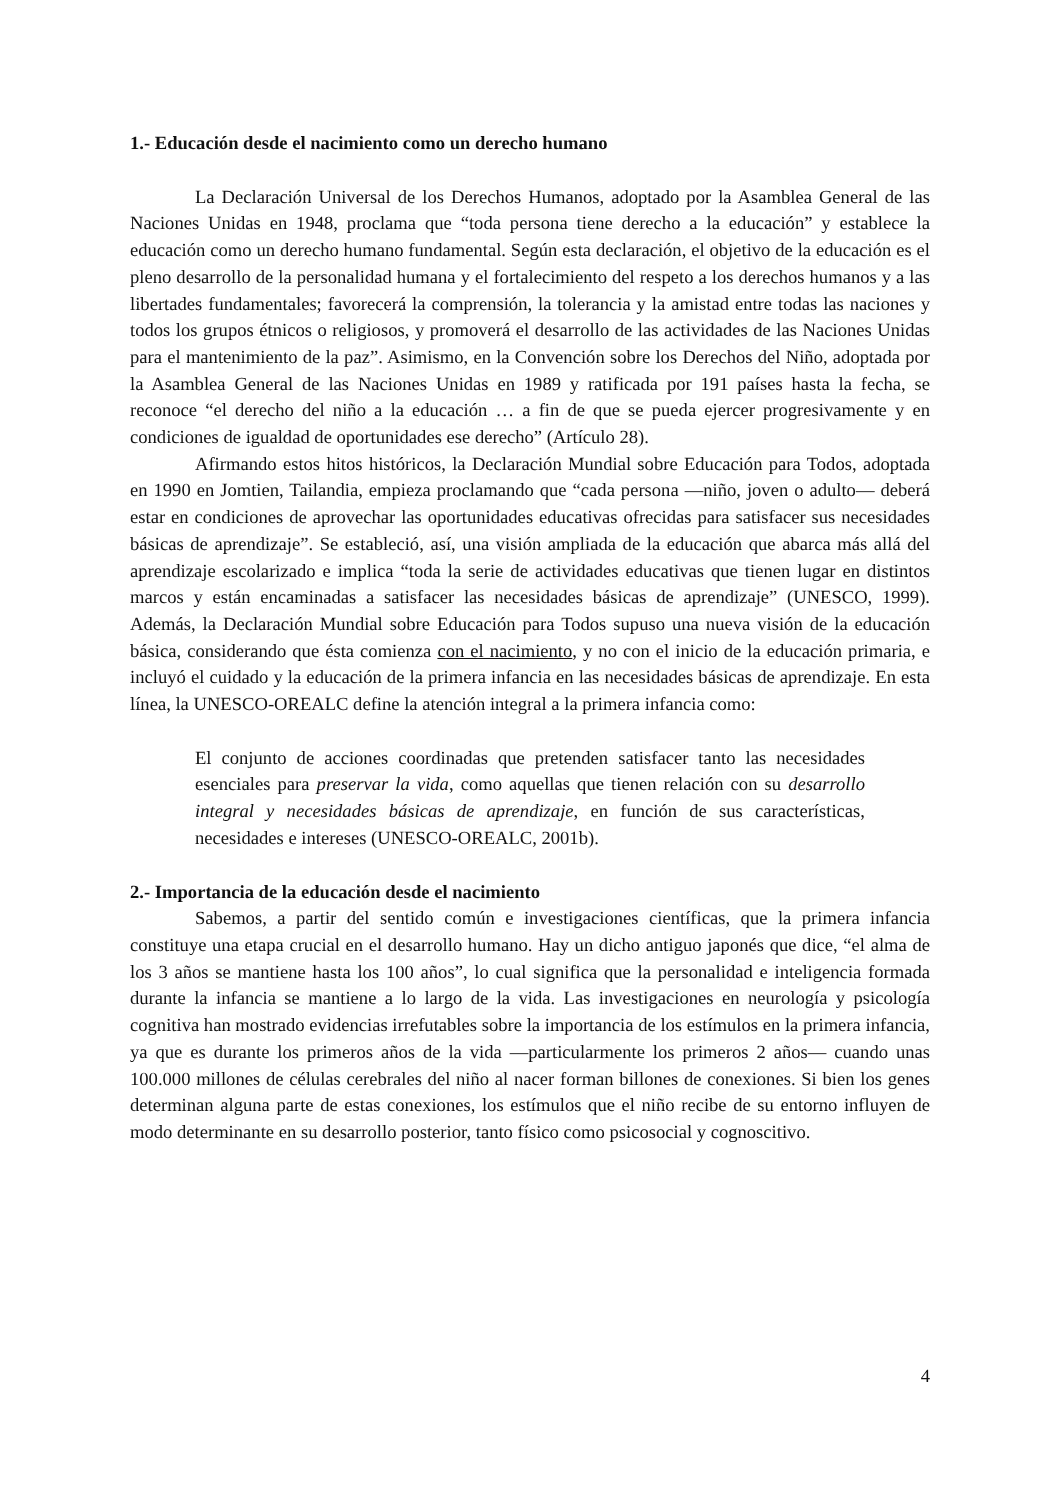1.- Educación desde el nacimiento como un derecho humano
La Declaración Universal de los Derechos Humanos, adoptado por la Asamblea General de las Naciones Unidas en 1948, proclama que “toda persona tiene derecho a la educación” y establece la educación como un derecho humano fundamental. Según esta declaración, el objetivo de la educación es el pleno desarrollo de la personalidad humana y el fortalecimiento del respeto a los derechos humanos y a las libertades fundamentales; favorecerá la comprensión, la tolerancia y la amistad entre todas las naciones y todos los grupos étnicos o religiosos, y promoverá el desarrollo de las actividades de las Naciones Unidas para el mantenimiento de la paz”. Asimismo, en la Convención sobre los Derechos del Niño, adoptada por la Asamblea General de las Naciones Unidas en 1989 y ratificada por 191 países hasta la fecha, se reconoce “el derecho del niño a la educación … a fin de que se pueda ejercer progresivamente y en condiciones de igualdad de oportunidades ese derecho” (Artículo 28).
Afirmando estos hitos históricos, la Declaración Mundial sobre Educación para Todos, adoptada en 1990 en Jomtien, Tailandia, empieza proclamando que “cada persona —niño, joven o adulto— deberá estar en condiciones de aprovechar las oportunidades educativas ofrecidas para satisfacer sus necesidades básicas de aprendizaje”. Se estableció, así, una visión ampliada de la educación que abarca más allá del aprendizaje escolarizado e implica “toda la serie de actividades educativas que tienen lugar en distintos marcos y están encaminadas a satisfacer las necesidades básicas de aprendizaje” (UNESCO, 1999). Además, la Declaración Mundial sobre Educación para Todos supuso una nueva visión de la educación básica, considerando que ésta comienza con el nacimiento, y no con el inicio de la educación primaria, e incluyó el cuidado y la educación de la primera infancia en las necesidades básicas de aprendizaje. En esta línea, la UNESCO-OREALC define la atención integral a la primera infancia como:
El conjunto de acciones coordinadas que pretenden satisfacer tanto las necesidades esenciales para preservar la vida, como aquellas que tienen relación con su desarrollo integral y necesidades básicas de aprendizaje, en función de sus características, necesidades e intereses (UNESCO-OREALC, 2001b).
2.- Importancia de la educación desde el nacimiento
Sabemos, a partir del sentido común e investigaciones científicas, que la primera infancia constituye una etapa crucial en el desarrollo humano. Hay un dicho antiguo japonés que dice, “el alma de los 3 años se mantiene hasta los 100 años”, lo cual significa que la personalidad e inteligencia formada durante la infancia se mantiene a lo largo de la vida. Las investigaciones en neurología y psicología cognitiva han mostrado evidencias irrefutables sobre la importancia de los estímulos en la primera infancia, ya que es durante los primeros años de la vida —particularmente los primeros 2 años— cuando unas 100.000 millones de células cerebrales del niño al nacer forman billones de conexiones. Si bien los genes determinan alguna parte de estas conexiones, los estímulos que el niño recibe de su entorno influyen de modo determinante en su desarrollo posterior, tanto físico como psicosocial y cognoscitivo.
4